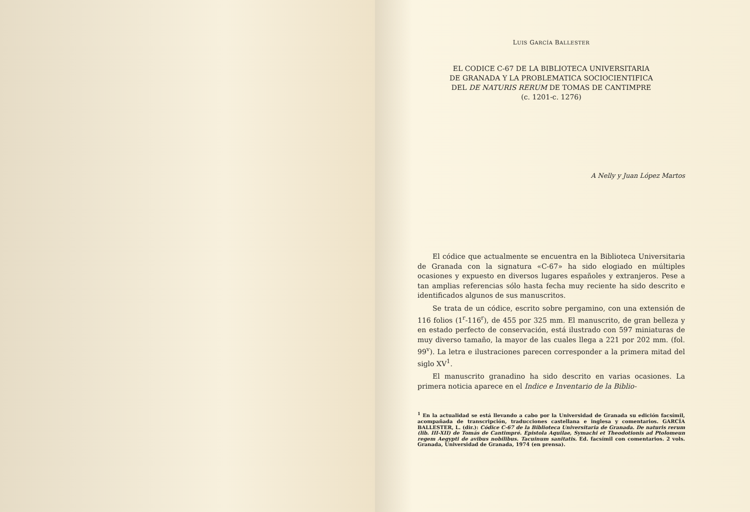LUIS GARCÍA BALLESTER
EL CODICE C-67 DE LA BIBLIOTECA UNIVERSITARIA
DE GRANADA Y LA PROBLEMATICA SOCIOCIENTIFICA
DEL DE NATURIS RERUM DE TOMAS DE CANTIMPRE
(c. 1201-c. 1276)
A Nelly y Juan López Martos
El códice que actualmente se encuentra en la Biblioteca Universitaria de Granada con la signatura «C-67» ha sido elogiado en múltiples ocasiones y expuesto en diversos lugares españoles y extranjeros. Pese a tan amplias referencias sólo hasta fecha muy reciente ha sido descrito e identificados algunos de sus manuscritos.
Se trata de un códice, escrito sobre pergamino, con una extensión de 116 folios (1<sup>r</sup>-116<sup>r</sup>), de 455 por 325 mm. El manuscrito, de gran belleza y en estado perfecto de conservación, está ilustrado con 597 miniaturas de muy diverso tamaño, la mayor de las cuales llega a 221 por 202 mm. (fol. 99<sup>v</sup>). La letra e ilustraciones parecen corresponder a la primera mitad del siglo XV<sup>1</sup>.
El manuscrito granadino ha sido descrito en varias ocasiones. La primera noticia aparece en el Indice e Inventario de la Biblio-
<sup>1</sup> En la actualidad se está llevando a cabo por la Universidad de Granada su edición facsímil, acompañada de transcripción, traducciones castellana e inglesa y comentarios. GARCÍA BALLESTER, L. (dir.): Códice C-67 de la Biblioteca Universitaria de Granada. De naturis rerum (lib. III-XII) de Tomás de Cantimpré. Epistola Aquilae, Symachi et Theodotionis ad Ptolomeun regem Aegypti de avibus nobilibus. Tacuinum sanitatis. Ed. facsímil con comentarios. 2 vols. Granada, Universidad de Granada, 1974 (en prensa).